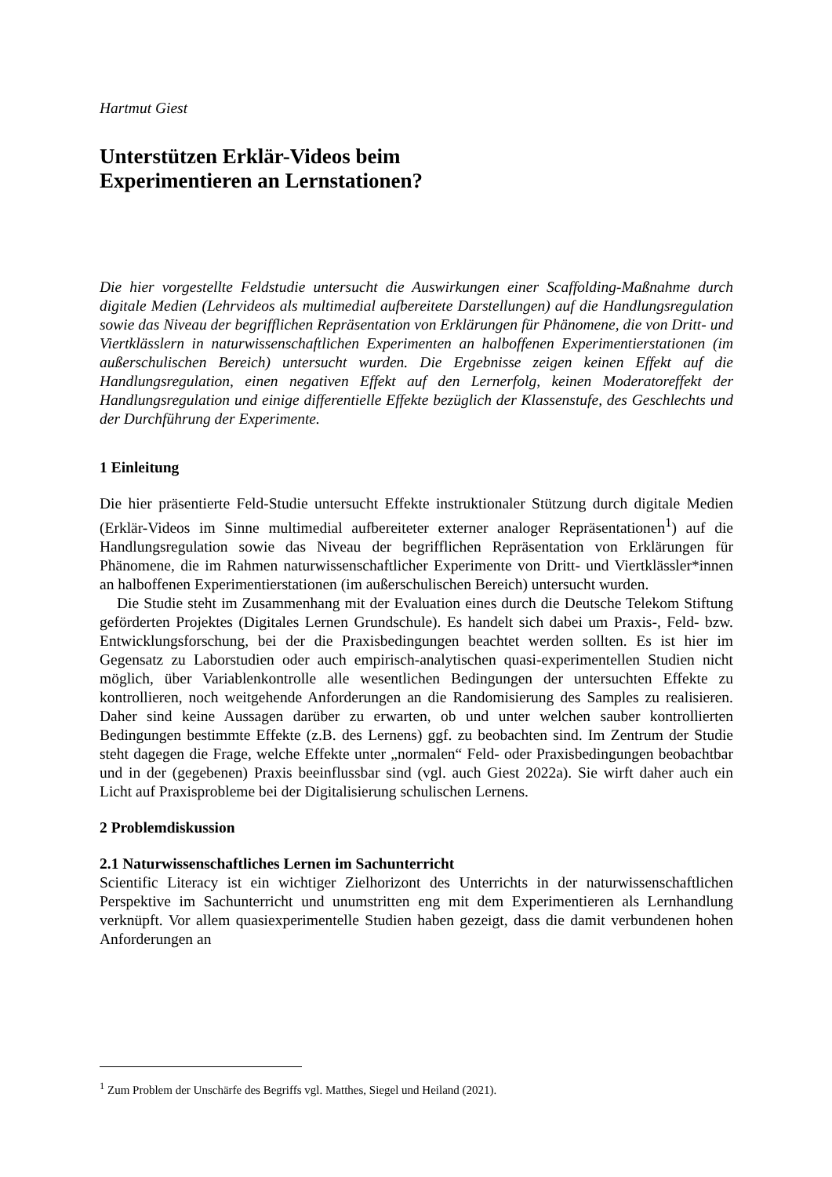Hartmut Giest
Unterstützen Erklär-Videos beim
Experimentieren an Lernstationen?
Die hier vorgestellte Feldstudie untersucht die Auswirkungen einer Scaffolding-Maßnahme durch digitale Medien (Lehrvideos als multimedial aufbereitete Darstellungen) auf die Handlungsregulation sowie das Niveau der begrifflichen Repräsentation von Erklärungen für Phänomene, die von Dritt- und Viertklässlern in naturwissenschaftlichen Experimenten an halboffenen Experimentierstationen (im außerschulischen Bereich) untersucht wurden. Die Ergebnisse zeigen keinen Effekt auf die Handlungsregulation, einen negativen Effekt auf den Lernerfolg, keinen Moderatoreffekt der Handlungsregulation und einige differentielle Effekte bezüglich der Klassenstufe, des Geschlechts und der Durchführung der Experimente.
1 Einleitung
Die hier präsentierte Feld-Studie untersucht Effekte instruktionaler Stützung durch digitale Medien (Erklär-Videos im Sinne multimedial aufbereiteter externer analoger Repräsentationen<sup>1</sup>) auf die Handlungsregulation sowie das Niveau der begrifflichen Repräsentation von Erklärungen für Phänomene, die im Rahmen naturwissenschaftlicher Experimente von Dritt- und Viertklässler*innen an halboffenen Experimentierstationen (im außerschulischen Bereich) untersucht wurden.
Die Studie steht im Zusammenhang mit der Evaluation eines durch die Deutsche Telekom Stiftung geförderten Projektes (Digitales Lernen Grundschule). Es handelt sich dabei um Praxis-, Feld- bzw. Entwicklungsforschung, bei der die Praxisbedingungen beachtet werden sollten. Es ist hier im Gegensatz zu Laborstudien oder auch empirisch-analytischen quasi-experimentellen Studien nicht möglich, über Variablenkontrolle alle wesentlichen Bedingungen der untersuchten Effekte zu kontrollieren, noch weitgehende Anforderungen an die Randomisierung des Samples zu realisieren. Daher sind keine Aussagen darüber zu erwarten, ob und unter welchen sauber kontrollierten Bedingungen bestimmte Effekte (z.B. des Lernens) ggf. zu beobachten sind. Im Zentrum der Studie steht dagegen die Frage, welche Effekte unter „normalen“ Feld- oder Praxisbedingungen beobachtbar und in der (gegebenen) Praxis beeinflussbar sind (vgl. auch Giest 2022a). Sie wirft daher auch ein Licht auf Praxisprobleme bei der Digitalisierung schulischen Lernens.
2 Problemdiskussion
2.1 Naturwissenschaftliches Lernen im Sachunterricht
Scientific Literacy ist ein wichtiger Zielhorizont des Unterrichts in der naturwissenschaftlichen Perspektive im Sachunterricht und unumstritten eng mit dem Experimentieren als Lernhandlung verknüpft. Vor allem quasiexperimentelle Studien haben gezeigt, dass die damit verbundenen hohen Anforderungen an
<sup>1</sup> Zum Problem der Unschärfe des Begriffs vgl. Matthes, Siegel und Heiland (2021).